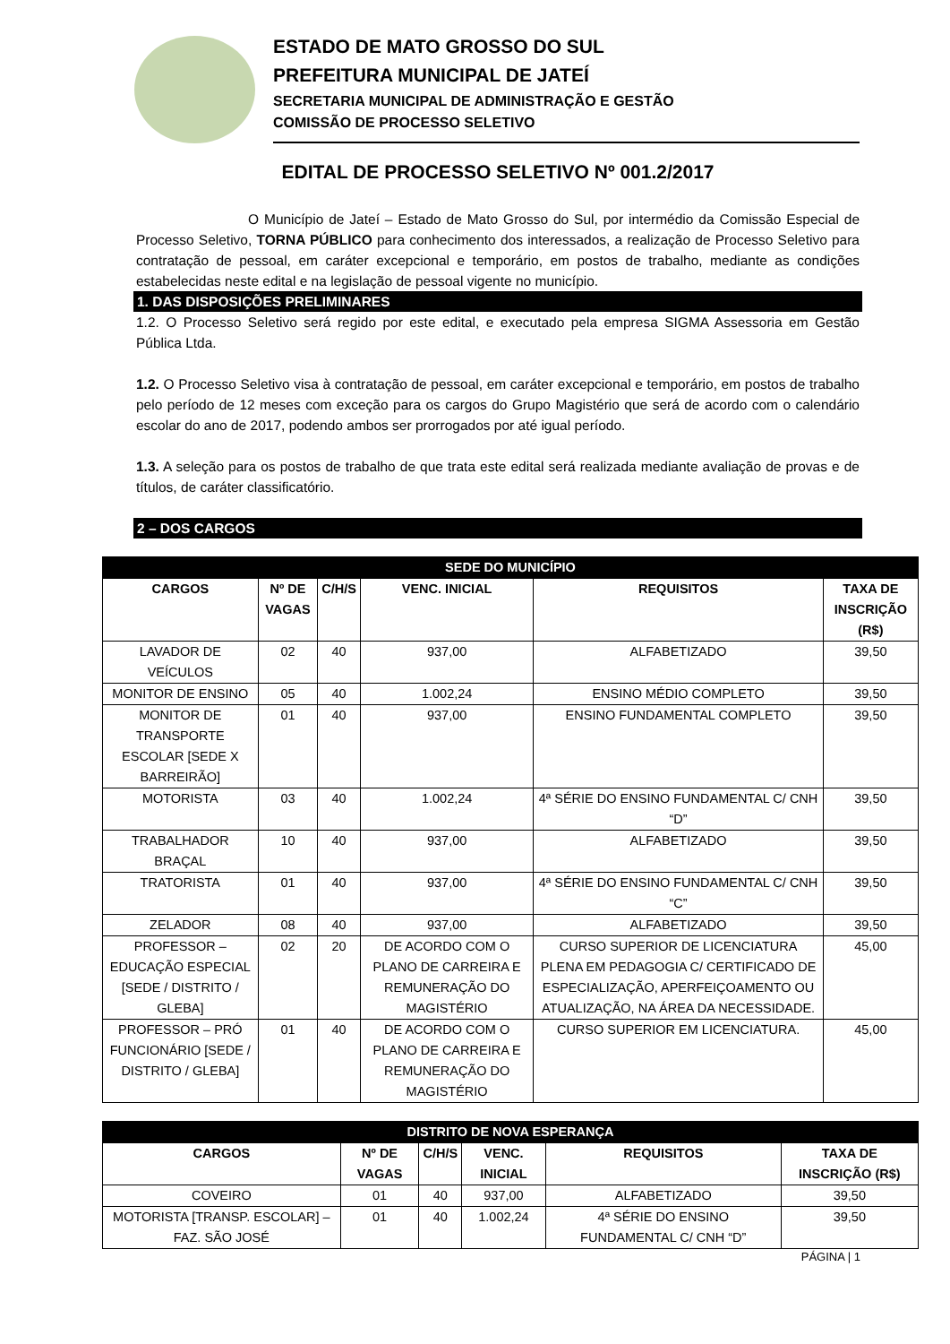ESTADO DE MATO GROSSO DO SUL
PREFEITURA MUNICIPAL DE JATEÍ
SECRETARIA MUNICIPAL DE ADMINISTRAÇÃO E GESTÃO
COMISSÃO DE PROCESSO SELETIVO
EDITAL DE PROCESSO SELETIVO Nº 001.2/2017
O Município de Jateí – Estado de Mato Grosso do Sul, por intermédio da Comissão Especial de Processo Seletivo, TORNA PÚBLICO para conhecimento dos interessados, a realização de Processo Seletivo para contratação de pessoal, em caráter excepcional e temporário, em postos de trabalho, mediante as condições estabelecidas neste edital e na legislação de pessoal vigente no município.
1. DAS DISPOSIÇÕES PRELIMINARES
1.2. O Processo Seletivo será regido por este edital, e executado pela empresa SIGMA Assessoria em Gestão Pública Ltda.
1.2. O Processo Seletivo visa à contratação de pessoal, em caráter excepcional e temporário, em postos de trabalho pelo período de 12 meses com exceção para os cargos do Grupo Magistério que será de acordo com o calendário escolar do ano de 2017, podendo ambos ser prorrogados por até igual período.
1.3. A seleção para os postos de trabalho de que trata este edital será realizada mediante avaliação de provas e de títulos, de caráter classificatório.
2 – DOS CARGOS
| SEDE DO MUNICÍPIO | | | | | |
| --- | --- | --- | --- | --- | --- |
| CARGOS | Nº DE VAGAS | C/H/S | VENC. INICIAL | REQUISITOS | TAXA DE INSCRIÇÃO (R$) |
| LAVADOR DE VEÍCULOS | 02 | 40 | 937,00 | ALFABETIZADO | 39,50 |
| MONITOR DE ENSINO | 05 | 40 | 1.002,24 | ENSINO MÉDIO COMPLETO | 39,50 |
| MONITOR DE TRANSPORTE ESCOLAR [SEDE X BARREIRÃO] | 01 | 40 | 937,00 | ENSINO FUNDAMENTAL COMPLETO | 39,50 |
| MOTORISTA | 03 | 40 | 1.002,24 | 4ª SÉRIE DO ENSINO FUNDAMENTAL C/ CNH “D” | 39,50 |
| TRABALHADOR BRAÇAL | 10 | 40 | 937,00 | ALFABETIZADO | 39,50 |
| TRATORISTA | 01 | 40 | 937,00 | 4ª SÉRIE DO ENSINO FUNDAMENTAL C/ CNH “C” | 39,50 |
| ZELADOR | 08 | 40 | 937,00 | ALFABETIZADO | 39,50 |
| PROFESSOR – EDUCAÇÃO ESPECIAL [SEDE / DISTRITO / GLEBA] | 02 | 20 | DE ACORDO COM O PLANO DE CARREIRA E REMUNERAÇÃO DO MAGISTÉRIO | CURSO SUPERIOR DE LICENCIATURA PLENA EM PEDAGOGIA C/ CERTIFICADO DE ESPECIALIZAÇÃO, APERFEIÇOAMENTO OU ATUALIZAÇÃO, NA ÁREA DA NECESSIDADE. | 45,00 |
| PROFESSOR – PRÓ FUNCIONÁRIO [SEDE / DISTRITO / GLEBA] | 01 | 40 | DE ACORDO COM O PLANO DE CARREIRA E REMUNERAÇÃO DO MAGISTÉRIO | CURSO SUPERIOR EM LICENCIATURA. | 45,00 |
| DISTRITO DE NOVA ESPERANÇA | | | | | |
| --- | --- | --- | --- | --- | --- |
| CARGOS | Nº DE VAGAS | C/H/S | VENC. INICIAL | REQUISITOS | TAXA DE INSCRIÇÃO (R$) |
| COVEIRO | 01 | 40 | 937,00 | ALFABETIZADO | 39,50 |
| MOTORISTA [TRANSP. ESCOLAR] – FAZ. SÃO JOSÉ | 01 | 40 | 1.002,24 | 4ª SÉRIE DO ENSINO FUNDAMENTAL C/ CNH “D” | 39,50 |
PÁGINA | 1